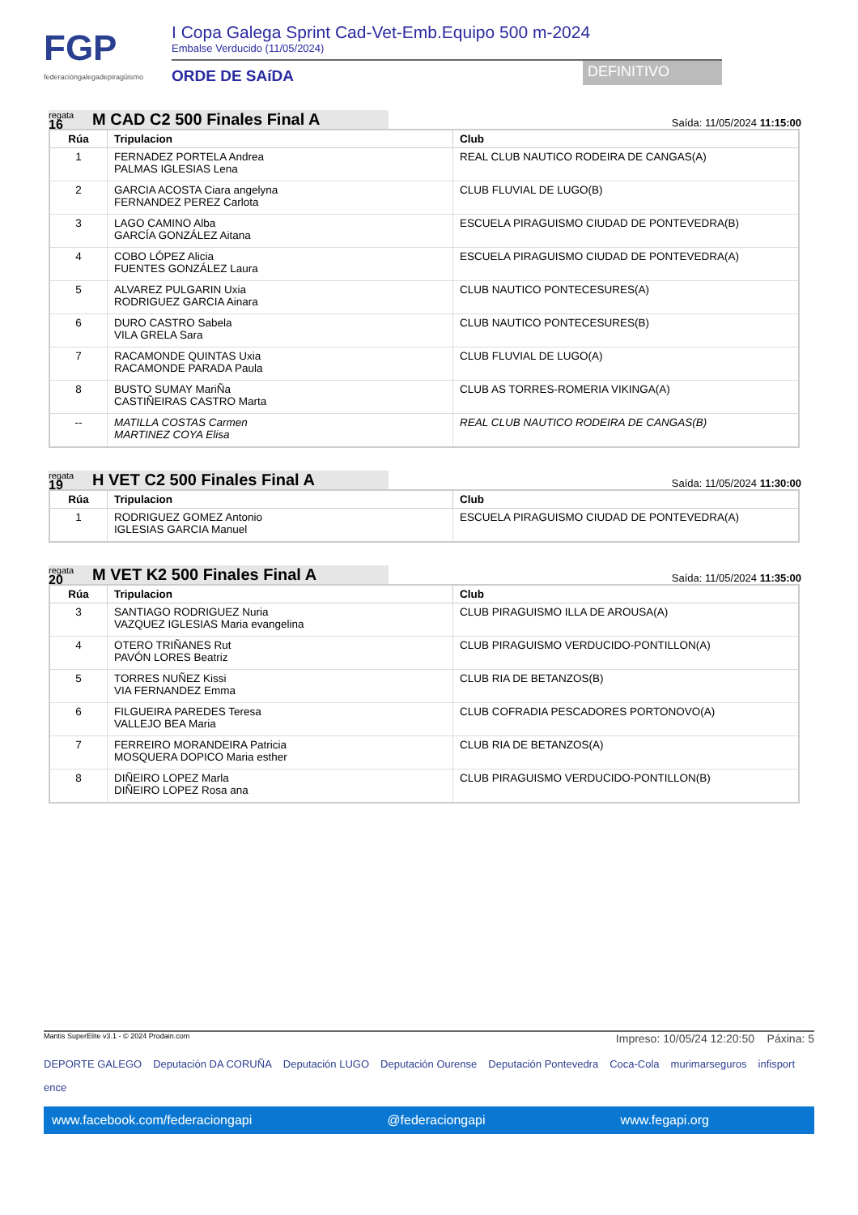FGP
federacióngalegadepiragüismo
I Copa Galega Sprint Cad-Vet-Emb.Equipo 500 m-2024
Embalse Verducido (11/05/2024)
ORDE DE SAíDA DEFINITIVO
regata
16
M CAD C2 500 Finales Final A
Saída: 11/05/2024 11:15:00
| Rúa | Tripulacion | Club |
| --- | --- | --- |
| 1 | FERNADEZ PORTELA Andrea PALMAS IGLESIAS Lena | REAL CLUB NAUTICO RODEIRA DE CANGAS(A) |
| 2 | GARCIA ACOSTA Ciara angelyna FERNANDEZ PEREZ Carlota | CLUB FLUVIAL DE LUGO(B) |
| 3 | LAGO CAMINO Alba GARCÍA GONZÁLEZ Aitana | ESCUELA PIRAGUISMO CIUDAD DE PONTEVEDRA(B) |
| 4 | COBO LÓPEZ Alicia FUENTES GONZÁLEZ Laura | ESCUELA PIRAGUISMO CIUDAD DE PONTEVEDRA(A) |
| 5 | ALVAREZ PULGARIN Uxia RODRIGUEZ GARCIA Ainara | CLUB NAUTICO PONTECESURES(A) |
| 6 | DURO CASTRO Sabela VILA GRELA Sara | CLUB NAUTICO PONTECESURES(B) |
| 7 | RACAMONDE QUINTAS Uxia RACAMONDE PARADA Paula | CLUB FLUVIAL DE LUGO(A) |
| 8 | BUSTO SUMAY MariÑa CASTIÑEIRAS CASTRO Marta | CLUB AS TORRES-ROMERIA VIKINGA(A) |
| -- | MATILLA COSTAS Carmen MARTINEZ COYA Elisa | REAL CLUB NAUTICO RODEIRA DE CANGAS(B) |
regata
19
H VET C2 500 Finales Final A
Saída: 11/05/2024 11:30:00
| Rúa | Tripulacion | Club |
| --- | --- | --- |
| 1 | RODRIGUEZ GOMEZ Antonio IGLESIAS GARCIA Manuel | ESCUELA PIRAGUISMO CIUDAD DE PONTEVEDRA(A) |
regata
20
M VET K2 500 Finales Final A
Saída: 11/05/2024 11:35:00
| Rúa | Tripulacion | Club |
| --- | --- | --- |
| 3 | SANTIAGO RODRIGUEZ Nuria VAZQUEZ IGLESIAS Maria evangelina | CLUB PIRAGUISMO ILLA DE AROUSA(A) |
| 4 | OTERO TRIÑANES Rut PAVÓN LORES Beatriz | CLUB PIRAGUISMO VERDUCIDO-PONTILLON(A) |
| 5 | TORRES NUÑEZ Kissi VIA FERNANDEZ Emma | CLUB RIA DE BETANZOS(B) |
| 6 | FILGUEIRA PAREDES Teresa VALLEJO BEA Maria | CLUB COFRADIA PESCADORES PORTONOVO(A) |
| 7 | FERREIRO MORANDEIRA Patricia MOSQUERA DOPICO Maria esther | CLUB RIA DE BETANZOS(A) |
| 8 | DIÑEIRO LOPEZ Marla DIÑEIRO LOPEZ Rosa ana | CLUB PIRAGUISMO VERDUCIDO-PONTILLON(B) |
Mantis SuperElite v3.1 - © 2024 Prodain.com Impreso: 10/05/24 12:20:50 Páxina: 5
DEPORTE GALEGO Deputación DA CORUÑA Deputación LUGO Deputación Ourense Deputación Pontevedra Coca-Cola murimarseguros infisport ence
www.facebook.com/federaciongapi @federaciongapi www.fegapi.org